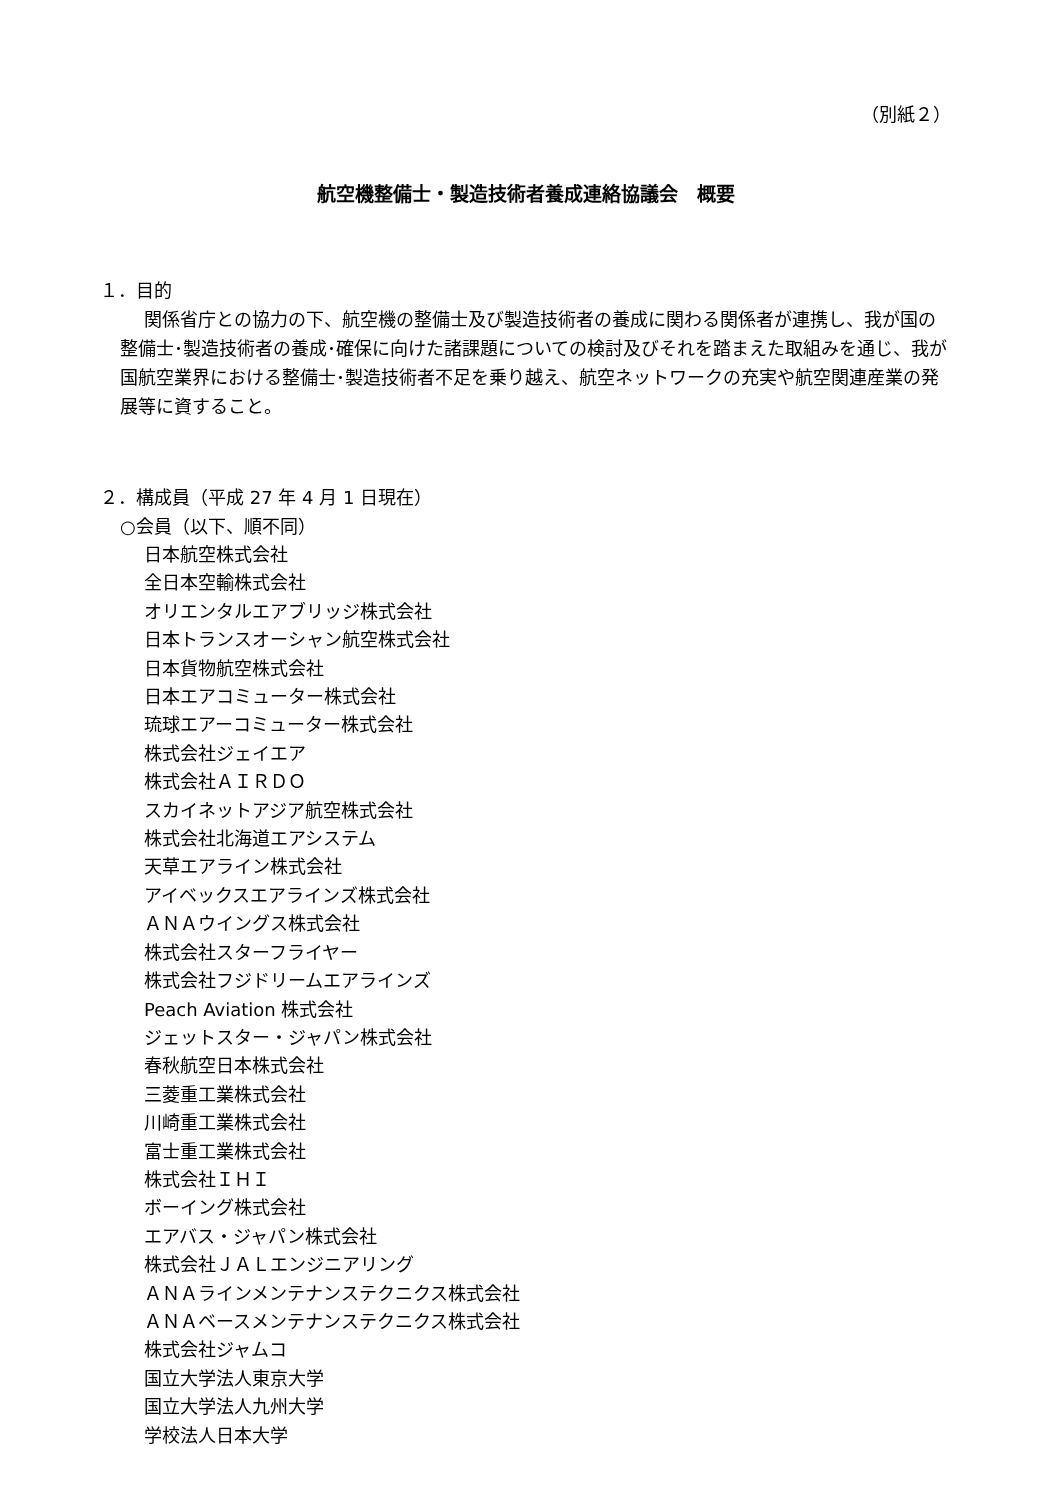（別紙２）
航空機整備士・製造技術者養成連絡協議会　概要
１．目的
関係省庁との協力の下、航空機の整備士及び製造技術者の養成に関わる関係者が連携し、我が国の整備士･製造技術者の養成･確保に向けた諸課題についての検討及びそれを踏まえた取組みを通じ、我が国航空業界における整備士･製造技術者不足を乗り越え、航空ネットワークの充実や航空関連産業の発展等に資すること。
２．構成員（平成 27 年 4 月 1 日現在）
○会員（以下、順不同）
日本航空株式会社
全日本空輸株式会社
オリエンタルエアブリッジ株式会社
日本トランスオーシャン航空株式会社
日本貨物航空株式会社
日本エアコミューター株式会社
琉球エアーコミューター株式会社
株式会社ジェイエア
株式会社ＡＩＲＤＯ
スカイネットアジア航空株式会社
株式会社北海道エアシステム
天草エアライン株式会社
アイベックスエアラインズ株式会社
ＡＮＡウイングス株式会社
株式会社スターフライヤー
株式会社フジドリームエアラインズ
Peach Aviation 株式会社
ジェットスター・ジャパン株式会社
春秋航空日本株式会社
三菱重工業株式会社
川崎重工業株式会社
富士重工業株式会社
株式会社ＩＨＩ
ボーイング株式会社
エアバス・ジャパン株式会社
株式会社ＪＡＬエンジニアリング
ＡＮＡラインメンテナンステクニクス株式会社
ＡＮＡベースメンテナンステクニクス株式会社
株式会社ジャムコ
国立大学法人東京大学
国立大学法人九州大学
学校法人日本大学